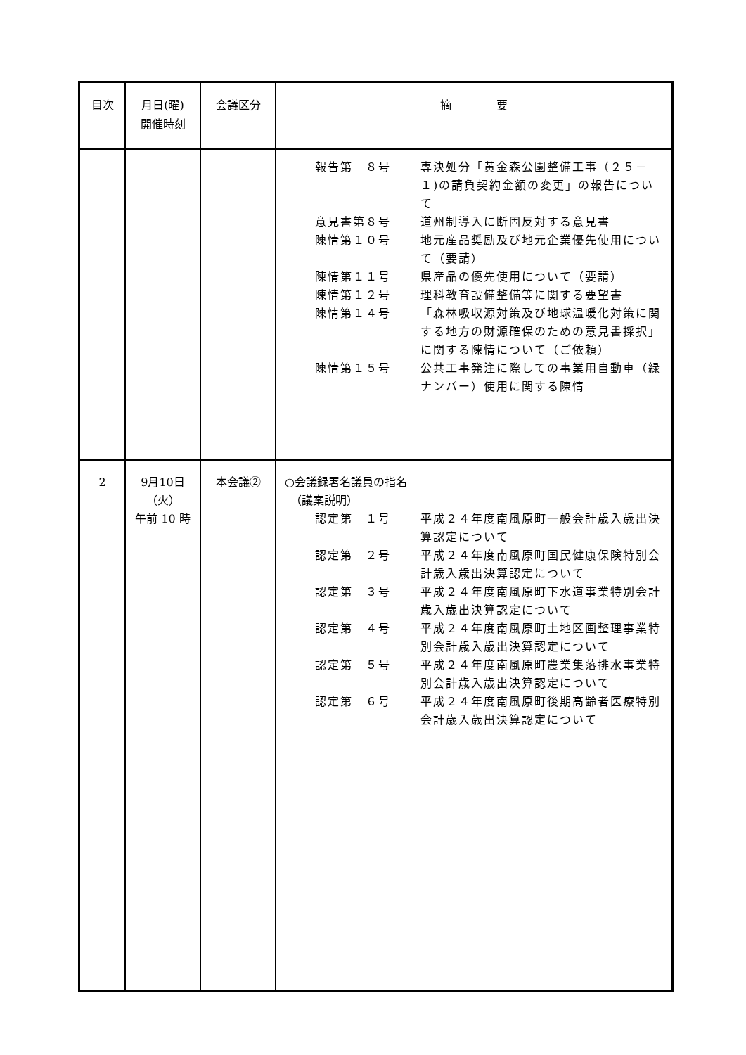| 目次 | 月日(曜) 開催時刻 | 会議区分 | 摘 要 |
| --- | --- | --- | --- |
| | | | 報告第 ８号 専決処分「黄金森公園整備工事（２５－１)の請負契約金額の変更」の報告について 意見書第８号 道州制導入に断固反対する意見書 陳情第１０号 地元産品奨励及び地元企業優先使用について（要請） 陳情第１１号 県産品の優先使用について（要請） 陳情第１２号 理科教育設備整備等に関する要望書 陳情第１４号 「森林吸収源対策及び地球温暖化対策に関する地方の財源確保のための意見書採択」に関する陳情について（ご依頼） 陳情第１５号 公共工事発注に際しての事業用自動車（緑ナンバー）使用に関する陳情 |
| 2 | 9月10日 （火） 午前 10 時 | 本会議② | ○会議録署名議員の指名 （議案説明） 認定第 １号 平成２４年度南風原町一般会計歳入歳出決算認定について 認定第 ２号 平成２４年度南風原町国民健康保険特別会計歳入歳出決算認定について 認定第 ３号 平成２４年度南風原町下水道事業特別会計歳入歳出決算認定について 認定第 ４号 平成２４年度南風原町土地区画整理事業特別会計歳入歳出決算認定について 認定第 ５号 平成２４年度南風原町農業集落排水事業特別会計歳入歳出決算認定について 認定第 ６号 平成２４年度南風原町後期高齢者医療特別会計歳入歳出決算認定について |